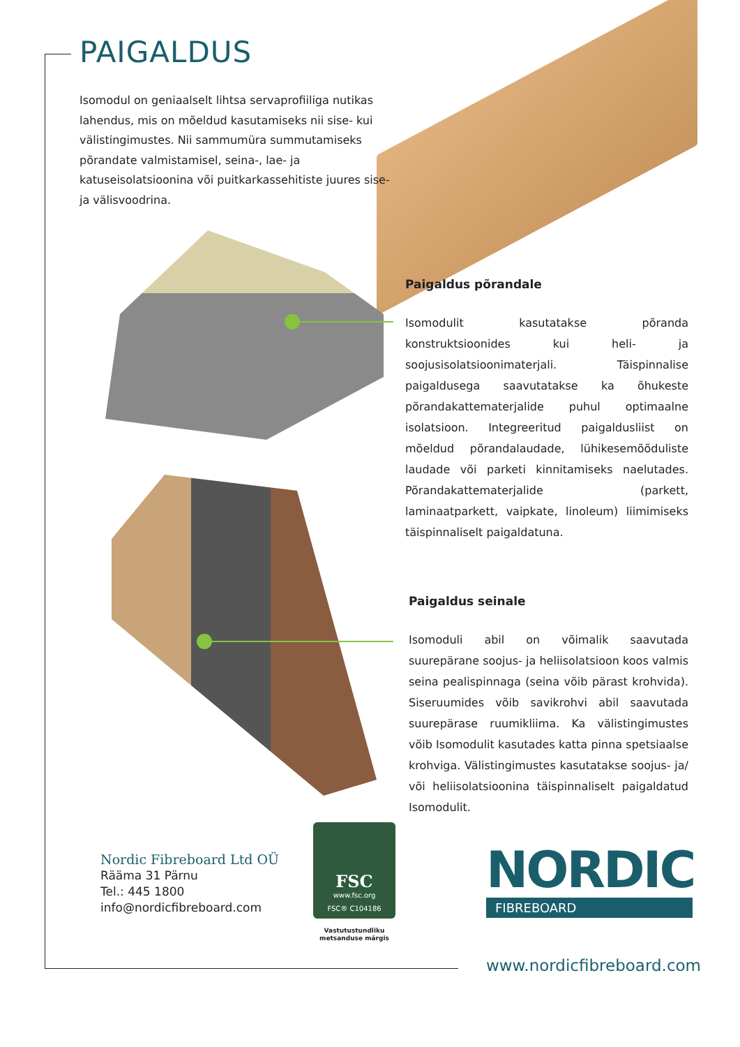PAIGALDUS
Isomodul on geniaalselt lihtsa servaprofiiliga nutikas lahendus, mis on mõeldud kasutamiseks nii sise- kui välistingimustes. Nii sammumüra summutamiseks põrandate valmistamisel, seina-, lae- ja katuseisolatsioonina või puitkarkassehitiste juures sise- ja välisvoodrina.
Paigaldus põrandale
Isomodulit kasutatakse põranda konstruktsioonides kui heli- ja soojusisolatsioonimaterjali. Täispinnalise paigaldusega saavutatakse ka õhukeste põrandakattematerjalide puhul optimaalne isolatsioon. Integreeritud paigaldusliist on mõeldud põrandalaudade, lühikesemõõduliste laudade või parketi kinnitamiseks naelutades. Põrandakattematerjalide (parkett, laminaatparkett, vaipkate, linoleum) liimimiseks täispinnaliselt paigaldatuna.
Paigaldus seinale
Isomoduli abil on võimalik saavutada suurepärane soojus- ja heliisolatsioon koos valmis seina pealispinnaga (seina võib pärast krohvida). Siseruumides võib savikrohvi abil saavutada suurepärase ruumikliima. Ka välistingimustes võib Isomodulit kasutades katta pinna spetsiaalse krohviga. Välistingimustes kasutatakse soojus- ja/ või heliisolatsioonina täispinnaliselt paigaldatud Isomodulit.
Nordic Fibreboard Ltd OÜ
Rääma 31 Pärnu
Tel.: 445 1800
info@nordicfibreboard.com
FSC
www.fsc.org
FSC® C104186
Vastutustundliku metsanduse märgis
NORDIC
FIBREBOARD
www.nordicfibreboard.com